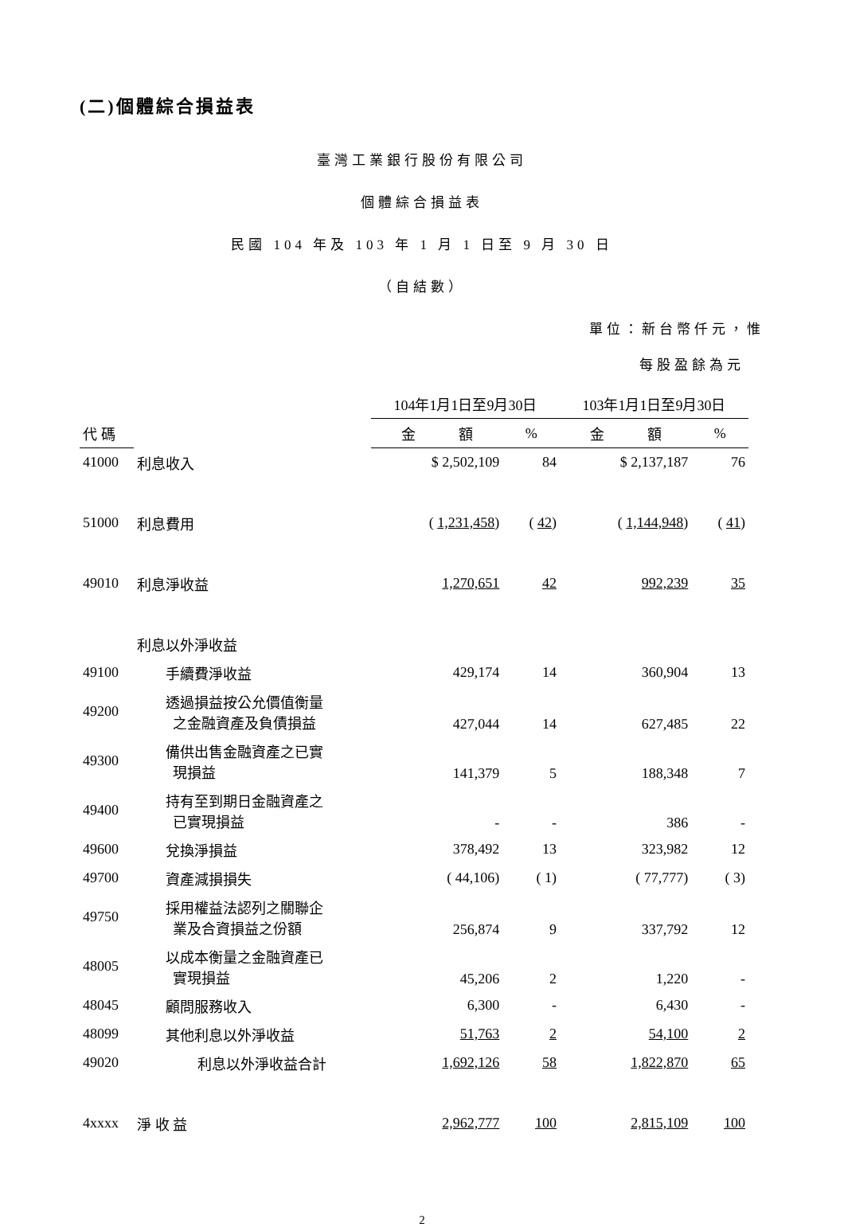(二)個體綜合損益表
臺灣工業銀行股份有限公司
個體綜合損益表
民國 104 年及 103 年 1 月 1 日至 9 月 30 日
（自結數）
單位：新台幣仟元，惟
每股盈餘為元
| | | 104年1月1日至9月30日 | | 103年1月1日至9月30日 | |
| --- | --- | --- | --- | --- | --- |
| 代 碼 | | 金 額 | % | 金 額 | % |
| 41000 | 利息收入 | $ 2,502,109 | 84 | $ 2,137,187 | 76 |
| 51000 | 利息費用 | ( 1,231,458 ) | ( 42 ) | ( 1,144,948 ) | ( 41 ) |
| 49010 | 利息淨收益 | 1,270,651 | 42 | 992,239 | 35 |
| | 利息以外淨收益 | | | | |
| 49100 | 手續費淨收益 | 429,174 | 14 | 360,904 | 13 |
| 49200 | 透過損益按公允價值衡量 之金融資產及負債損益 | 427,044 | 14 | 627,485 | 22 |
| 49300 | 備供出售金融資產之已實 現損益 | 141,379 | 5 | 188,348 | 7 |
| 49400 | 持有至到期日金融資產之 已實現損益 | - | - | 386 | - |
| 49600 | 兌換淨損益 | 378,492 | 13 | 323,982 | 12 |
| 49700 | 資產減損損失 | ( 44,106) | ( 1) | ( 77,777) | ( 3) |
| 49750 | 採用權益法認列之關聯企 業及合資損益之份額 | 256,874 | 9 | 337,792 | 12 |
| 48005 | 以成本衡量之金融資產已 實現損益 | 45,206 | 2 | 1,220 | - |
| 48045 | 顧問服務收入 | 6,300 | - | 6,430 | - |
| 48099 | 其他利息以外淨收益 | 51,763 | 2 | 54,100 | 2 |
| 49020 | 利息以外淨收益合計 | 1,692,126 | 58 | 1,822,870 | 65 |
| 4xxxx | 淨 收 益 | 2,962,777 | 100 | 2,815,109 | 100 |
2